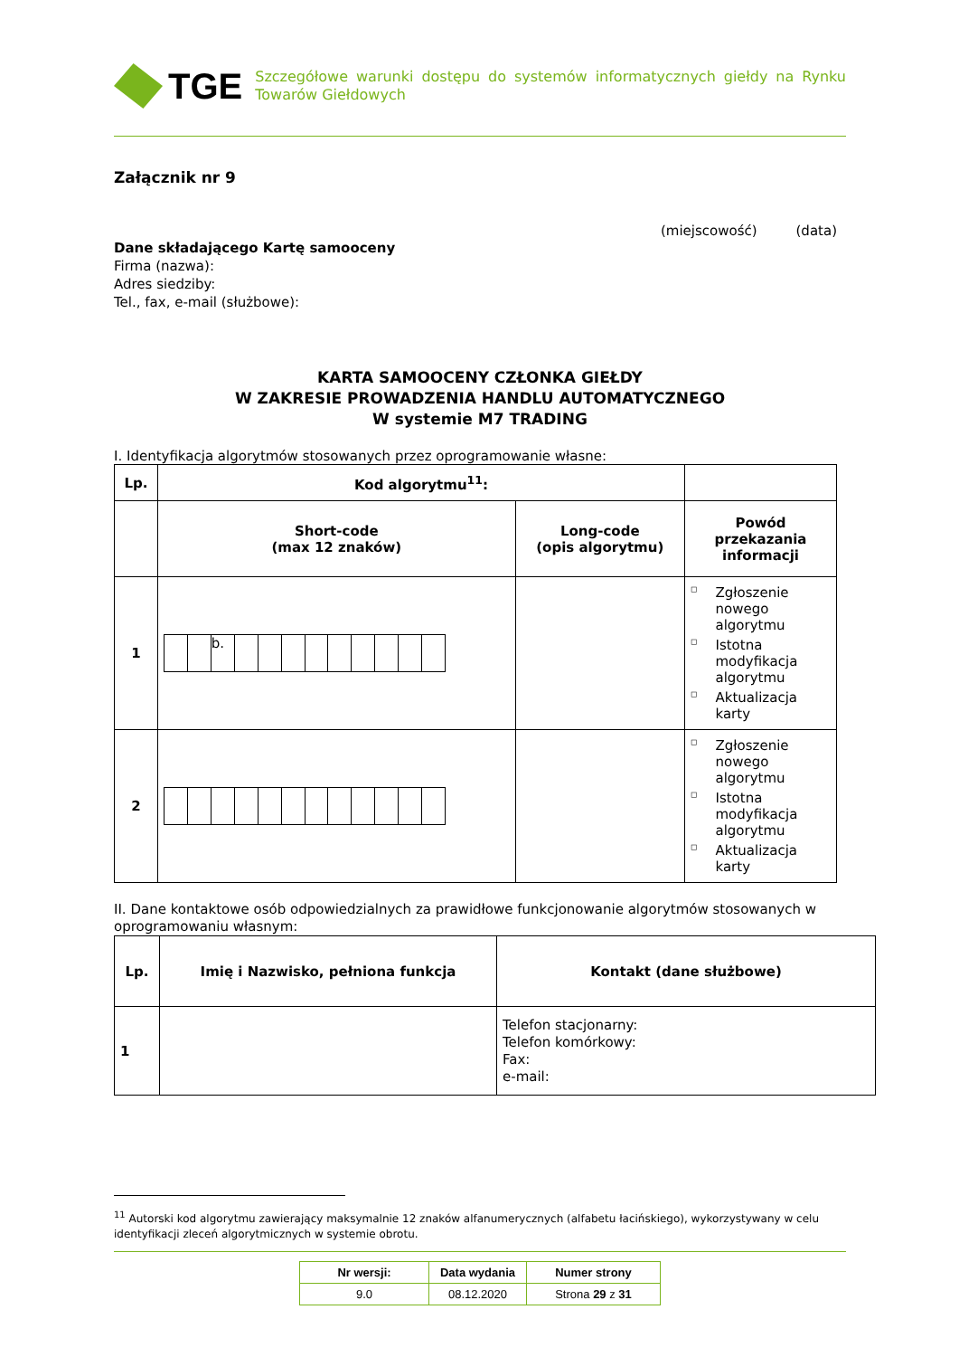TGE
Szczegółowe warunki dostępu do systemów informatycznych giełdy na Rynku Towarów Giełdowych
Załącznik nr 9
(miejscowość) (data)
Dane składającego Kartę samooceny
Firma (nazwa):
Adres siedziby:
Tel., fax, e-mail (służbowe):
KARTA SAMOOCENY CZŁONKA GIEŁDY
W ZAKRESIE PROWADZENIA HANDLU AUTOMATYCZNEGO
W systemie M7 TRADING
I. Identyfikacja algorytmów stosowanych przez oprogramowanie własne:
| Lp. | Kod algorytmu<sup>11</sup>: | | |
| --- | --- | --- | --- |
| | Short-code (max 12 znaków) | Long-code (opis algorytmu) | Powód przekazania informacji |
| 1 | b. | | ◻ Zgłoszenie nowego algorytmu ◻ Istotna modyfikacja algorytmu ◻ Aktualizacja karty |
| 2 | | | ◻ Zgłoszenie nowego algorytmu ◻ Istotna modyfikacja algorytmu ◻ Aktualizacja karty |
II. Dane kontaktowe osób odpowiedzialnych za prawidłowe funkcjonowanie algorytmów stosowanych w oprogramowaniu własnym:
| Lp. | Imię i Nazwisko, pełniona funkcja | Kontakt (dane służbowe) |
| --- | --- | --- |
| 1 | | Telefon stacjonarny: Telefon komórkowy: Fax: e-mail: |
<sup>11</sup> Autorski kod algorytmu zawierający maksymalnie 12 znaków alfanumerycznych (alfabetu łacińskiego), wykorzystywany w celu identyfikacji zleceń algorytmicznych w systemie obrotu.
| Nr wersji: | Data wydania | Numer strony |
| --- | --- | --- |
| 9.0 | 08.12.2020 | Strona 29 z 31 |